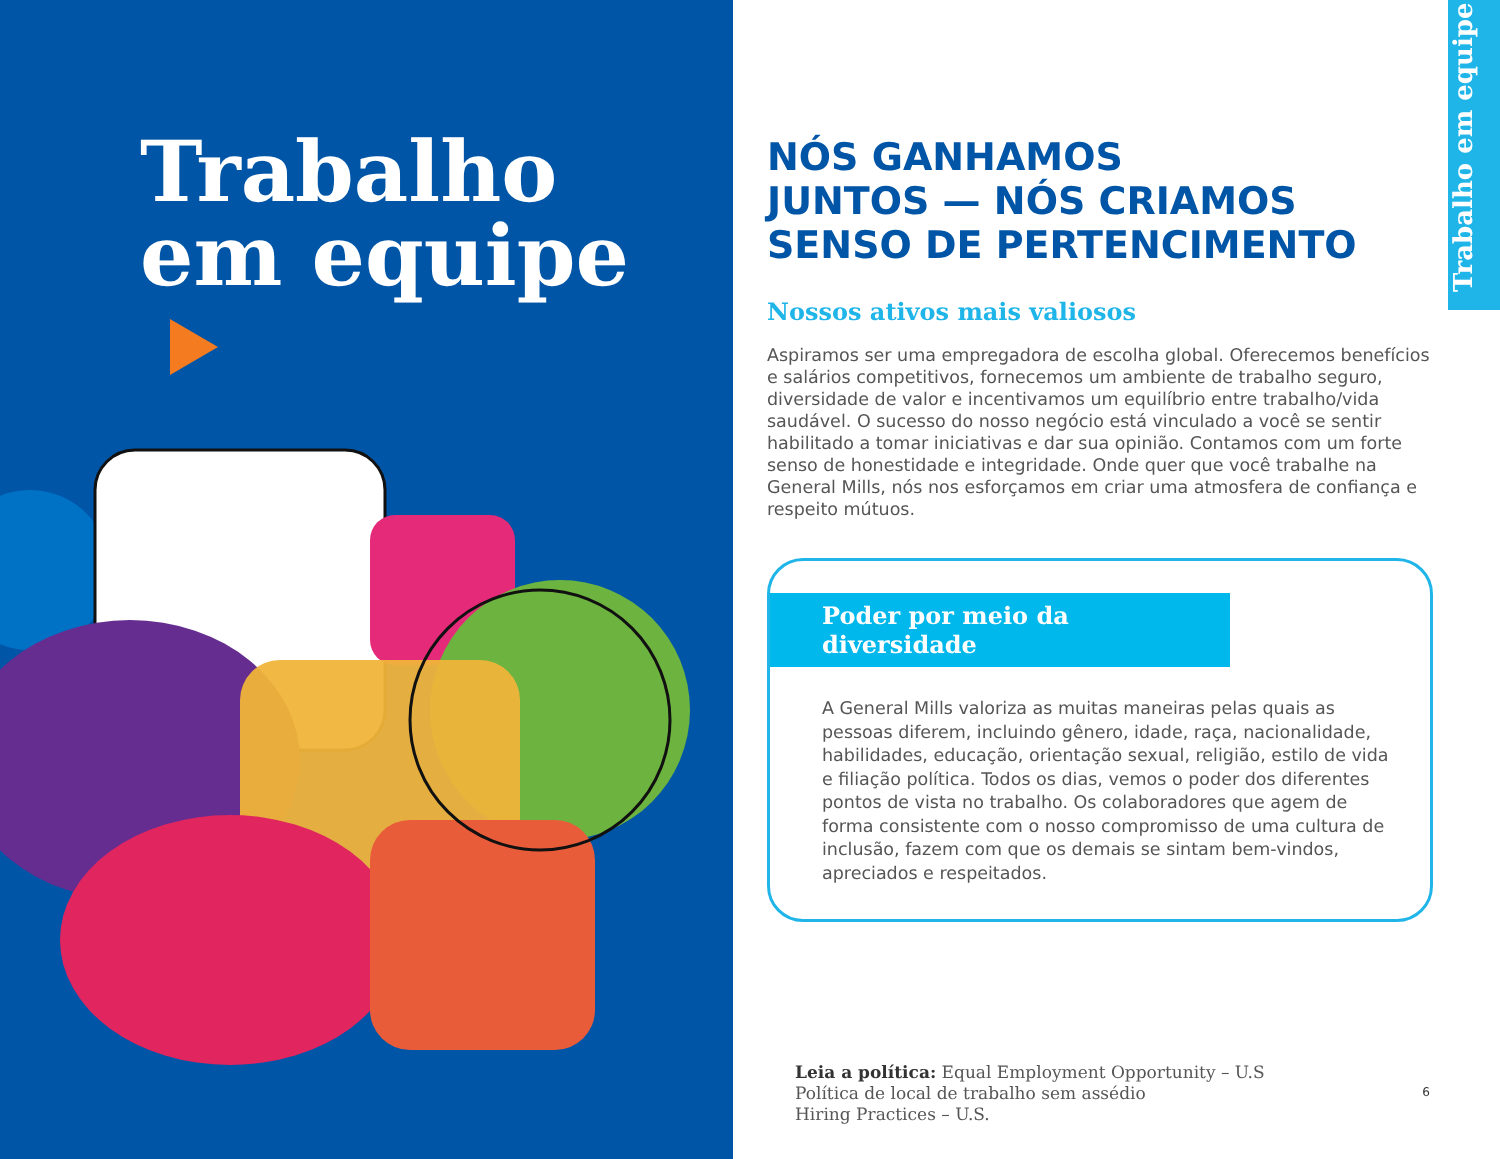Trabalho
em equipe
Trabalho em equipe
NÓS GANHAMOS
JUNTOS — NÓS CRIAMOS
SENSO DE PERTENCIMENTO
Nossos ativos mais valiosos
Aspiramos ser uma empregadora de escolha global. Oferecemos benefícios e salários competitivos, fornecemos um ambiente de trabalho seguro, diversidade de valor e incentivamos um equilíbrio entre trabalho/vida saudável. O sucesso do nosso negócio está vinculado a você se sentir habilitado a tomar iniciativas e dar sua opinião. Contamos com um forte senso de honestidade e integridade. Onde quer que você trabalhe na General Mills, nós nos esforçamos em criar uma atmosfera de confiança e respeito mútuos.
Poder por meio da diversidade
A General Mills valoriza as muitas maneiras pelas quais as pessoas diferem, incluindo gênero, idade, raça, nacionalidade, habilidades, educação, orientação sexual, religião, estilo de vida e filiação política. Todos os dias, vemos o poder dos diferentes pontos de vista no trabalho. Os colaboradores que agem de forma consistente com o nosso compromisso de uma cultura de inclusão, fazem com que os demais se sintam bem-vindos, apreciados e respeitados.
Leia a política: Equal Employment Opportunity – U.S
Política de local de trabalho sem assédio
Hiring Practices – U.S.
6